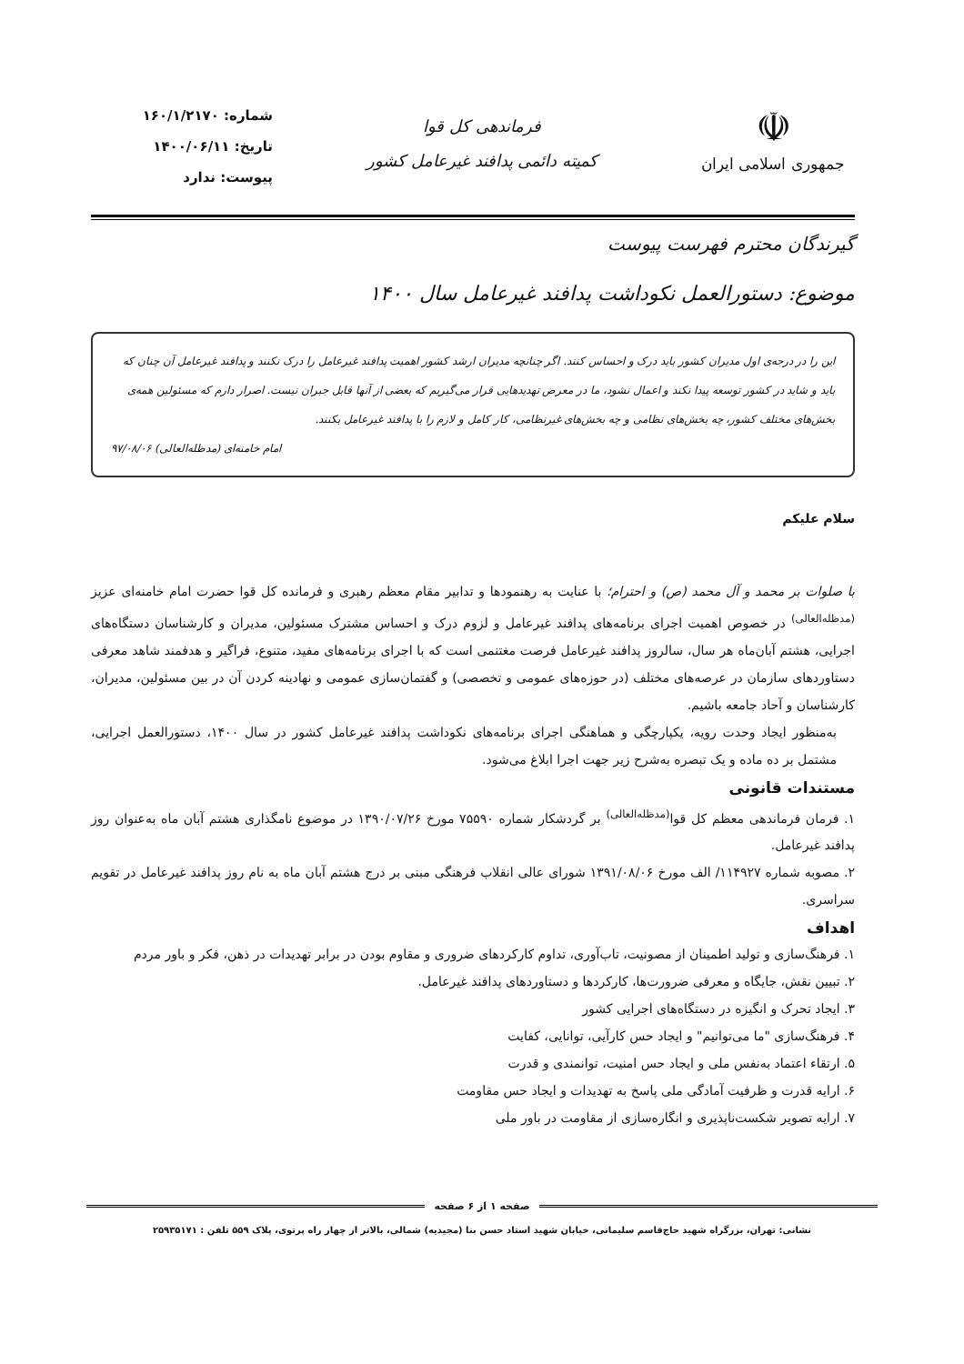☫
جمهوری اسلامی ایران
فرماندهی کل قوا
کمیته دائمی پدافند غیرعامل کشور
شماره: ۱۶۰/۱/۲۱۷۰
تاریخ: ۱۴۰۰/۰۶/۱۱
پیوست: ندارد
گیرندگان محترم فهرست پیوست
موضوع: دستورالعمل نکوداشت پدافند غیرعامل سال ۱۴۰۰
این را در درجه‌ی اول مدیران کشور باید درک و احساس کنند. اگر چنانچه مدیران ارشد کشور اهمیت پدافند غیرعامل را درک نکنند و پدافند غیرعامل آن چنان که باید و شاید در کشور توسعه پیدا نکند و اعمال نشود، ما در معرض تهدیدهایی قرار می‌گیریم که بعضی از آنها قابل جبران نیست. اصرار دارم که مسئولین همه‌ی بخش‌های مختلف کشور، چه بخش‌های نظامی و چه بخش‌های غیرنظامی، کار کامل و لازم را با پدافند غیرعامل بکنند.
امام خامنه‌ای (مدظله‌العالی) ۹۷/۰۸/۰۶
سلام علیکم
با صلوات بر محمد و آل محمد (ص) و احترام؛ با عنایت به رهنمودها و تدابیر مقام معظم رهبری و فرمانده کل قوا حضرت امام خامنه‌ای عزیز <sup>(مدظله‌العالی)</sup> در خصوص اهمیت اجرای برنامه‌های پدافند غیرعامل و لزوم درک و احساس مشترک مسئولین، مدیران و کارشناسان دستگاه‌های اجرایی، هشتم آبان‌ماه هر سال، سالروز پدافند غیرعامل فرصت مغتنمی است که با اجرای برنامه‌های مفید، متنوع، فراگیر و هدفمند شاهد معرفی دستاوردهای سازمان در عرصه‌های مختلف (در حوزه‌های عمومی و تخصصی) و گفتمان‌سازی عمومی و نهادینه کردن آن در بین مسئولین، مدیران، کارشناسان و آحاد جامعه باشیم.
به‌منظور ایجاد وحدت رویه، یکپارچگی و هماهنگی اجرای برنامه‌های نکوداشت پدافند غیرعامل کشور در سال ۱۴۰۰، دستورالعمل اجرایی، مشتمل بر ده ماده و یک تبصره به‌شرح زیر جهت اجرا ابلاغ می‌شود.
مستندات قانونی
۱. فرمان فرماندهی معظم کل قوا<sup>(مدظله‌العالی)</sup> بر گردشکار شماره ۷۵۵۹۰ مورخ ۱۳۹۰/۰۷/۲۶ در موضوع نامگذاری هشتم آبان ماه به‌عنوان روز پدافند غیرعامل.
۲. مصوبه شماره ۱۱۴۹۲۷/ الف مورخ ۱۳۹۱/۰۸/۰۶ شورای عالی انقلاب فرهنگی مبنی بر درج هشتم آبان ماه به نام روز پدافند غیرعامل در تقویم سراسری.
اهداف
۱. فرهنگ‌سازی و تولید اطمینان از مصونیت، تاب‌آوری، تداوم کارکردهای ضروری و مقاوم بودن در برابر تهدیدات در ذهن، فکر و باور مردم
۲. تبیین نقش، جایگاه و معرفی ضرورت‌ها، کارکردها و دستاوردهای پدافند غیرعامل.
۳. ایجاد تحرک و انگیزه در دستگاه‌های اجرایی کشور
۴. فرهنگ‌سازی "ما می‌توانیم" و ایجاد حس کارآیی، توانایی، کفایت
۵. ارتقاء اعتماد به‌نفس ملی و ایجاد حس امنیت، توانمندی و قدرت
۶. ارایه قدرت و ظرفیت آمادگی ملی پاسخ به تهدیدات و ایجاد حس مقاومت
۷. ارایه تصویر شکست‌ناپذیری و انگاره‌سازی از مقاومت در باور ملی
صفحه ۱ از ۶ صفحه
نشانی: تهران، بزرگراه شهید حاج‌قاسم سلیمانی، خیابان شهید استاد حسن بنا (مجیدیه) شمالی، بالاتر از چهار راه پرتوی، پلاک ۵۵۹ تلفن : ۲۵۹۳۵۱۷۱